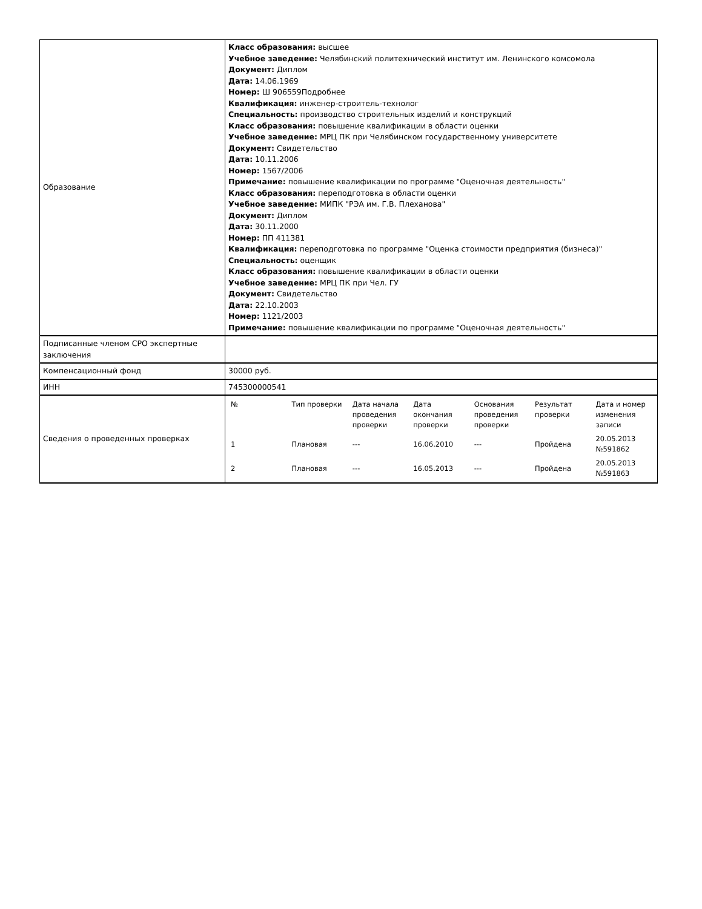| Образование | Класс образования: высшее Учебное заведение: Челябинский политехнический институт им. Ленинского комсомола Документ: Диплом Дата: 14.06.1969 Номер: Ш 906559Подробнее Квалификация: инженер-строитель-технолог Специальность: производство строительных изделий и конструкций Класс образования: повышение квалификации в области оценки Учебное заведение: МРЦ ПК при Челябинском государственному университете Документ: Свидетельство Дата: 10.11.2006 Номер: 1567/2006 Примечание: повышение квалификации по программе "Оценочная деятельность" Класс образования: переподготовка в области оценки Учебное заведение: МИПК "РЭА им. Г.В. Плеханова" Документ: Диплом Дата: 30.11.2000 Номер: ПП 411381 Квалификация: переподготовка по программе "Оценка стоимости предприятия (бизнеса)" Специальность: оценщик Класс образования: повышение квалификации в области оценки Учебное заведение: МРЦ ПК при Чел. ГУ Документ: Свидетельство Дата: 22.10.2003 Номер: 1121/2003 Примечание: повышение квалификации по программе "Оценочная деятельность" |
| Подписанные членом СРО экспертные заключения | |
| Компенсационный фонд | 30000 руб. |
| ИНН | 745300000541 |
| Сведения о проведенных проверках | / № / Тип проверки / Дата начала проведения проверки / Дата окончания проверки / Основания проведения проверки / Результат проверки / Дата и номер изменения записи / / --- / --- / --- / --- / --- / --- / --- / / 1 / Плановая / --- / 16.06.2010 / --- / Пройдена / 20.05.2013 №591862 / / 2 / Плановая / --- / 16.05.2013 / --- / Пройдена / 20.05.2013 №591863 / |